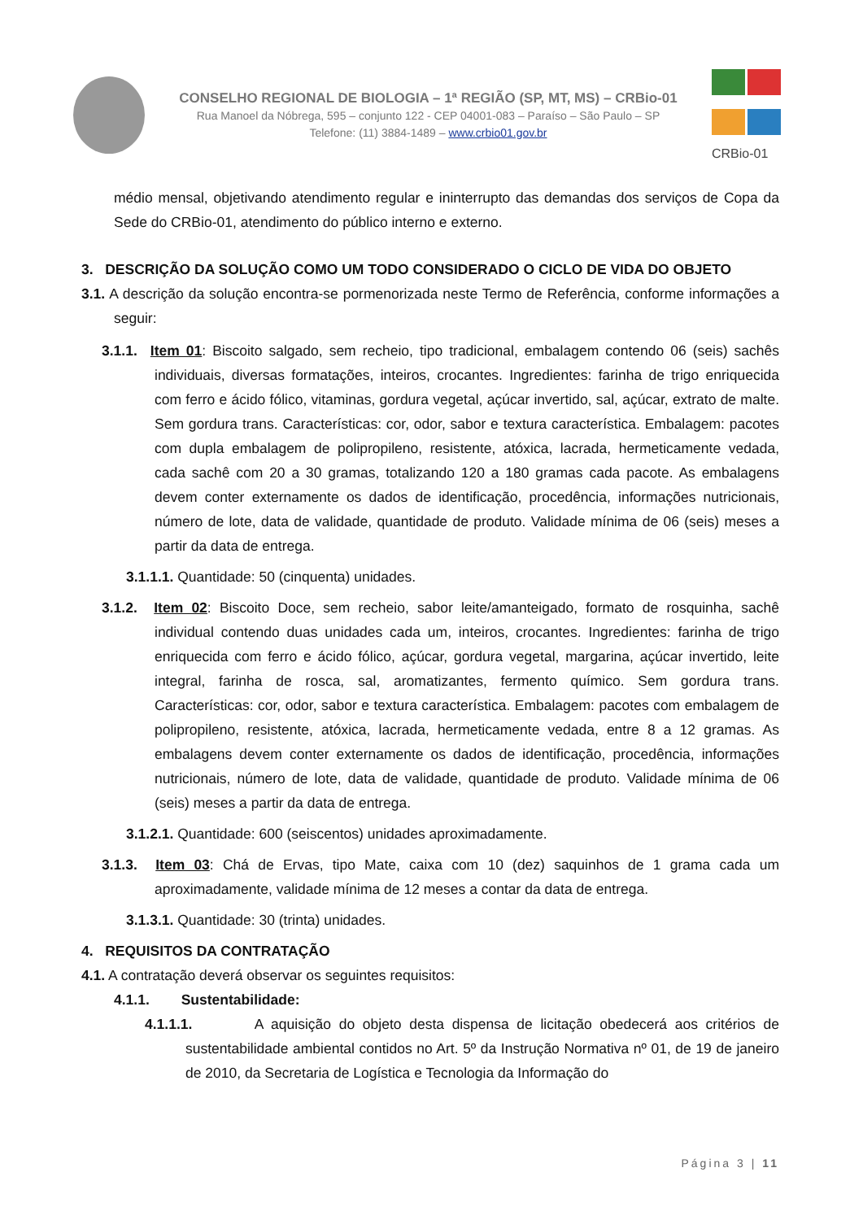CONSELHO REGIONAL DE BIOLOGIA – 1ª REGIÃO (SP, MT, MS) – CRBio-01
Rua Manoel da Nóbrega, 595 – conjunto 122 - CEP 04001-083 – Paraíso – São Paulo – SP
Telefone: (11) 3884-1489 – www.crbio01.gov.br
CRBio-01
médio mensal, objetivando atendimento regular e ininterrupto das demandas dos serviços de Copa da Sede do CRBio-01, atendimento do público interno e externo.
3. DESCRIÇÃO DA SOLUÇÃO COMO UM TODO CONSIDERADO O CICLO DE VIDA DO OBJETO
3.1. A descrição da solução encontra-se pormenorizada neste Termo de Referência, conforme informações a seguir:
3.1.1. Item 01: Biscoito salgado, sem recheio, tipo tradicional, embalagem contendo 06 (seis) sachês individuais, diversas formatações, inteiros, crocantes. Ingredientes: farinha de trigo enriquecida com ferro e ácido fólico, vitaminas, gordura vegetal, açúcar invertido, sal, açúcar, extrato de malte. Sem gordura trans. Características: cor, odor, sabor e textura característica. Embalagem: pacotes com dupla embalagem de polipropileno, resistente, atóxica, lacrada, hermeticamente vedada, cada sachê com 20 a 30 gramas, totalizando 120 a 180 gramas cada pacote. As embalagens devem conter externamente os dados de identificação, procedência, informações nutricionais, número de lote, data de validade, quantidade de produto. Validade mínima de 06 (seis) meses a partir da data de entrega.
3.1.1.1. Quantidade: 50 (cinquenta) unidades.
3.1.2. Item 02: Biscoito Doce, sem recheio, sabor leite/amanteigado, formato de rosquinha, sachê individual contendo duas unidades cada um, inteiros, crocantes. Ingredientes: farinha de trigo enriquecida com ferro e ácido fólico, açúcar, gordura vegetal, margarina, açúcar invertido, leite integral, farinha de rosca, sal, aromatizantes, fermento químico. Sem gordura trans. Características: cor, odor, sabor e textura característica. Embalagem: pacotes com embalagem de polipropileno, resistente, atóxica, lacrada, hermeticamente vedada, entre 8 a 12 gramas. As embalagens devem conter externamente os dados de identificação, procedência, informações nutricionais, número de lote, data de validade, quantidade de produto. Validade mínima de 06 (seis) meses a partir da data de entrega.
3.1.2.1. Quantidade: 600 (seiscentos) unidades aproximadamente.
3.1.3. Item 03: Chá de Ervas, tipo Mate, caixa com 10 (dez) saquinhos de 1 grama cada um aproximadamente, validade mínima de 12 meses a contar da data de entrega.
3.1.3.1. Quantidade: 30 (trinta) unidades.
4. REQUISITOS DA CONTRATAÇÃO
4.1. A contratação deverá observar os seguintes requisitos:
4.1.1. Sustentabilidade:
4.1.1.1. A aquisição do objeto desta dispensa de licitação obedecerá aos critérios de sustentabilidade ambiental contidos no Art. 5º da Instrução Normativa nº 01, de 19 de janeiro de 2010, da Secretaria de Logística e Tecnologia da Informação do
Página 3 | 11